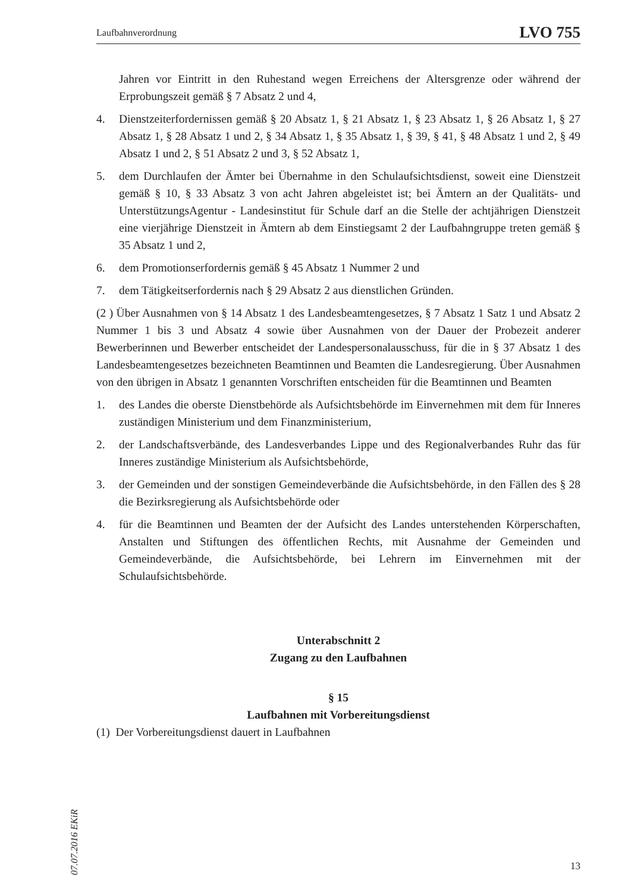Laufbahnverordnung LVO 755
Jahren vor Eintritt in den Ruhestand wegen Erreichens der Altersgrenze oder während der Erprobungszeit gemäß § 7 Absatz 2 und 4,
4. Dienstzeiterfordernissen gemäß § 20 Absatz 1, § 21 Absatz 1, § 23 Absatz 1, § 26 Absatz 1, § 27 Absatz 1, § 28 Absatz 1 und 2, § 34 Absatz 1, § 35 Absatz 1, § 39, § 41, § 48 Absatz 1 und 2, § 49 Absatz 1 und 2, § 51 Absatz 2 und 3, § 52 Absatz 1,
5. dem Durchlaufen der Ämter bei Übernahme in den Schulaufsichtsdienst, soweit eine Dienstzeit gemäß § 10, § 33 Absatz 3 von acht Jahren abgeleistet ist; bei Ämtern an der Qualitäts- und UnterstützungsAgentur - Landesinstitut für Schule darf an die Stelle der achtjährigen Dienstzeit eine vierjährige Dienstzeit in Ämtern ab dem Einstiegsamt 2 der Laufbahngruppe treten gemäß § 35 Absatz 1 und 2,
6. dem Promotionserfordernis gemäß § 45 Absatz 1 Nummer 2 und
7. dem Tätigkeitserfordernis nach § 29 Absatz 2 aus dienstlichen Gründen.
(2 ) Über Ausnahmen von § 14 Absatz 1 des Landesbeamtengesetzes, § 7 Absatz 1 Satz 1 und Absatz 2 Nummer 1 bis 3 und Absatz 4 sowie über Ausnahmen von der Dauer der Probezeit anderer Bewerberinnen und Bewerber entscheidet der Landespersonalausschuss, für die in § 37 Absatz 1 des Landesbeamtengesetzes bezeichneten Beamtinnen und Beamten die Landesregierung. Über Ausnahmen von den übrigen in Absatz 1 genannten Vorschriften entscheiden für die Beamtinnen und Beamten
1. des Landes die oberste Dienstbehörde als Aufsichtsbehörde im Einvernehmen mit dem für Inneres zuständigen Ministerium und dem Finanzministerium,
2. der Landschaftsverbände, des Landesverbandes Lippe und des Regionalverbandes Ruhr das für Inneres zuständige Ministerium als Aufsichtsbehörde,
3. der Gemeinden und der sonstigen Gemeindeverbände die Aufsichtsbehörde, in den Fällen des § 28 die Bezirksregierung als Aufsichtsbehörde oder
4. für die Beamtinnen und Beamten der der Aufsicht des Landes unterstehenden Körperschaften, Anstalten und Stiftungen des öffentlichen Rechts, mit Ausnahme der Gemeinden und Gemeindeverbände, die Aufsichtsbehörde, bei Lehrern im Einvernehmen mit der Schulaufsichtsbehörde.
Unterabschnitt 2
Zugang zu den Laufbahnen
§ 15
Laufbahnen mit Vorbereitungsdienst
(1) Der Vorbereitungsdienst dauert in Laufbahnen
07.07.2016 EKiR
13